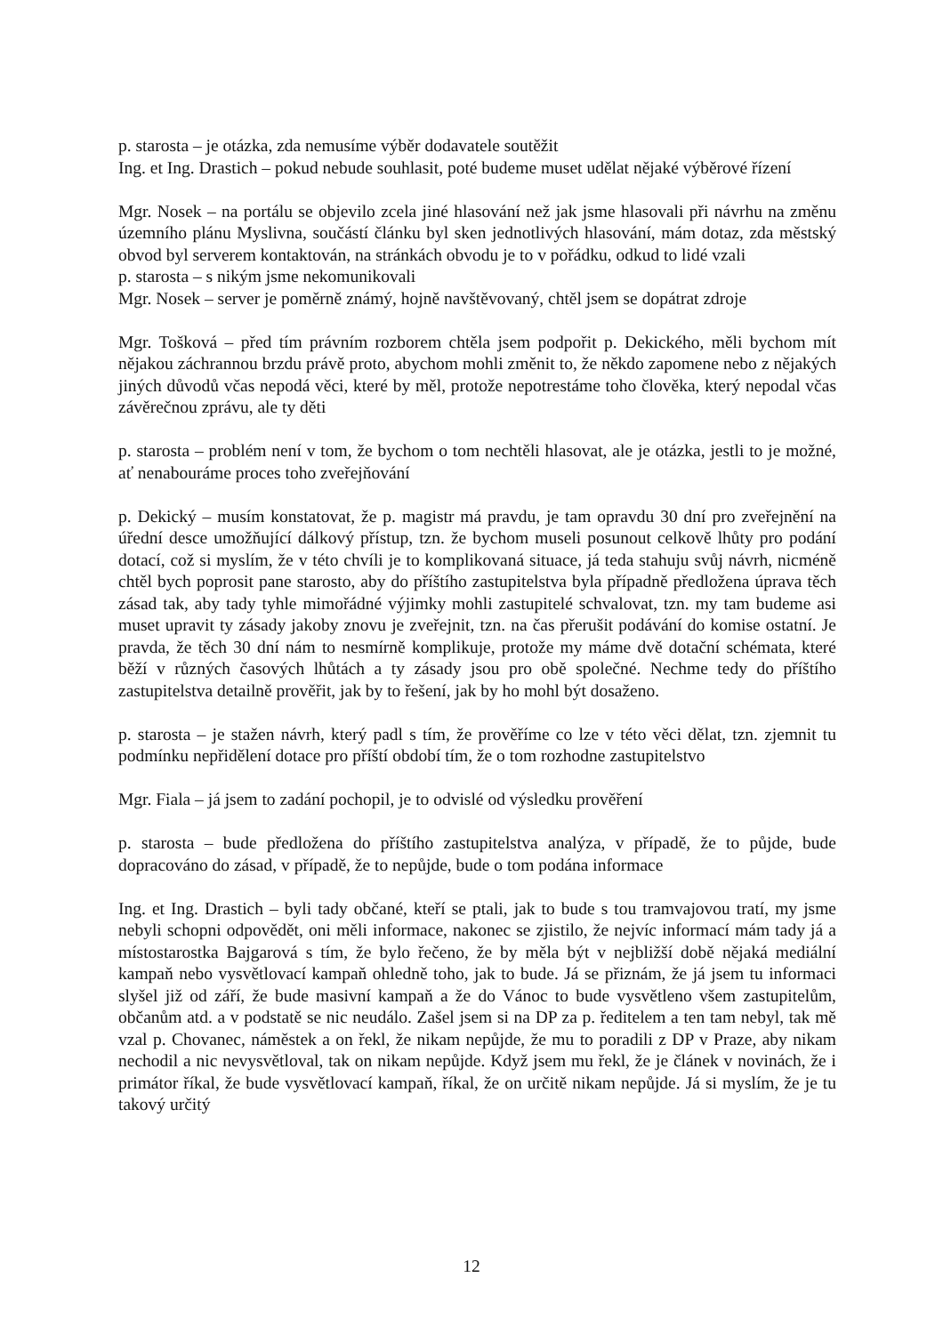p. starosta – je otázka, zda nemusíme výběr dodavatele soutěžit
Ing. et Ing. Drastich – pokud nebude souhlasit, poté budeme muset udělat nějaké výběrové řízení
Mgr. Nosek – na portálu se objevilo zcela jiné hlasování než jak jsme hlasovali při návrhu na změnu územního plánu Myslivna, součástí článku byl sken jednotlivých hlasování, mám dotaz, zda městský obvod byl serverem kontaktován, na stránkách obvodu je to v pořádku, odkud to lidé vzali
p. starosta – s nikým jsme nekomunikovali
Mgr. Nosek – server je poměrně známý, hojně navštěvovaný, chtěl jsem se dopátrat zdroje
Mgr. Tošková – před tím právním rozborem chtěla jsem podpořit p. Dekického, měli bychom mít nějakou záchrannou brzdu právě proto, abychom mohli změnit to, že někdo zapomene nebo z nějakých jiných důvodů včas nepodá věci, které by měl, protože nepotrestáme toho člověka, který nepodal včas závěrečnou zprávu, ale ty děti
p. starosta – problém není v tom, že bychom o tom nechtěli hlasovat, ale je otázka, jestli to je možné, ať nenabouráme proces toho zveřejňování
p. Dekický – musím konstatovat, že p. magistr má pravdu, je tam opravdu 30 dní pro zveřejnění na úřední desce umožňující dálkový přístup, tzn. že bychom museli posunout celkově lhůty pro podání dotací, což si myslím, že v této chvíli je to komplikovaná situace, já teda stahuju svůj návrh, nicméně chtěl bych poprosit pane starosto, aby do příštího zastupitelstva byla případně předložena úprava těch zásad tak, aby tady tyhle mimořádné výjimky mohli zastupitelé schvalovat, tzn. my tam budeme asi muset upravit ty zásady jakoby znovu je zveřejnit, tzn. na čas přerušit podávání do komise ostatní. Je pravda, že těch 30 dní nám to nesmírně komplikuje, protože my máme dvě dotační schémata, které běží v různých časových lhůtách a ty zásady jsou pro obě společné. Nechme tedy do příštího zastupitelstva detailně prověřit, jak by to řešení, jak by ho mohl být dosaženo.
p. starosta – je stažen návrh, který padl s tím, že prověříme co lze v této věci dělat, tzn. zjemnit tu podmínku nepřidělení dotace pro příští období tím, že o tom rozhodne zastupitelstvo
Mgr. Fiala – já jsem to zadání pochopil, je to odvislé od výsledku prověření
p. starosta – bude předložena do příštího zastupitelstva analýza, v případě, že to půjde, bude dopracováno do zásad, v případě, že to nepůjde, bude o tom podána informace
Ing. et Ing. Drastich – byli tady občané, kteří se ptali, jak to bude s tou tramvajovou tratí, my jsme nebyli schopni odpovědět, oni měli informace, nakonec se zjistilo, že nejvíc informací mám tady já a místostarostka Bajgarová s tím, že bylo řečeno, že by měla být v nejbližší době nějaká mediální kampaň nebo vysvětlovací kampaň ohledně toho, jak to bude. Já se přiznám, že já jsem tu informaci slyšel již od září, že bude masivní kampaň a že do Vánoc to bude vysvětleno všem zastupitelům, občanům atd. a v podstatě se nic neudálo. Zašel jsem si na DP za p. ředitelem a ten tam nebyl, tak mě vzal p. Chovanec, náměstek a on řekl, že nikam nepůjde, že mu to poradili z DP v Praze, aby nikam nechodil a nic nevysvětloval, tak on nikam nepůjde. Když jsem mu řekl, že je článek v novinách, že i primátor říkal, že bude vysvětlovací kampaň, říkal, že on určitě nikam nepůjde. Já si myslím, že je tu takový určitý
12